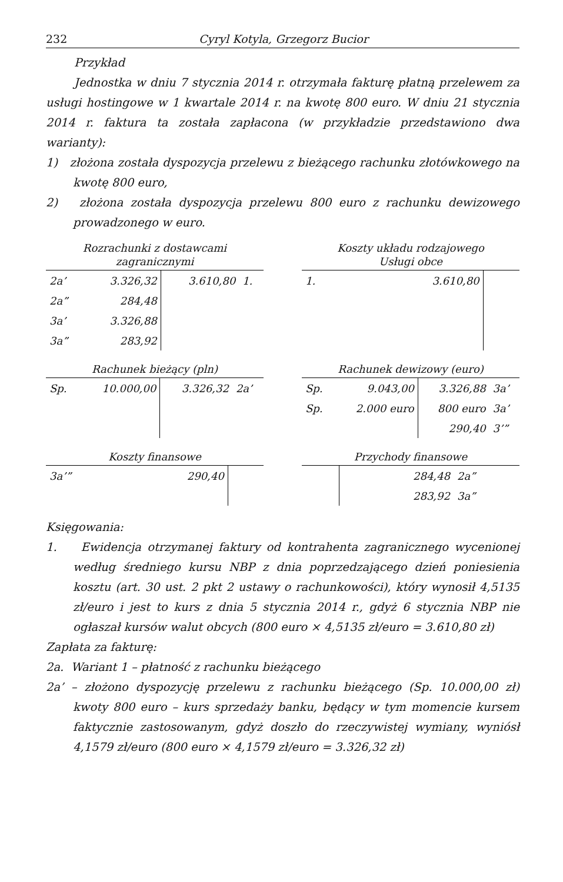232 Cyryl Kotyla, Grzegorz Bucior
Przykład
Jednostka w dniu 7 stycznia 2014 r. otrzymała fakturę płatną przelewem za usługi hostingowe w 1 kwartale 2014 r. na kwotę 800 euro. W dniu 21 stycznia 2014 r. faktura ta została zapłacona (w przykładzie przedstawiono dwa warianty):
1) złożona została dyspozycja przelewu z bieżącego rachunku złotówkowego na kwotę 800 euro,
2) złożona została dyspozycja przelewu 800 euro z rachunku dewizowego prowadzonego w euro.
Rozrachunki z dostawcami
zagranicznymi
| 2a’ | 3.326,32 | 3.610,80 | 1. |
| 2a” | 284,48 | | |
| 3a’ | 3.326,88 | | |
| 3a” | 283,92 | | |
Koszty układu rodzajowego
Usługi obce
| 1. | 3.610,80 | | |
Rachunek bieżący (pln)
| Sp. | 10.000,00 | 3.326,32 | 2a’ |
Rachunek dewizowy (euro)
| Sp. | 9.043,00 | 3.326,88 | 3a’ |
| Sp. | 2.000 euro | 800 euro | 3a’ |
| | | 290,40 | 3’” |
Koszty finansowe
| 3a’” | 290,40 | | |
Przychody finansowe
| | | 284,48 | 2a” |
| | | 283,92 | 3a” |
Księgowania:
1. Ewidencja otrzymanej faktury od kontrahenta zagranicznego wycenionej według średniego kursu NBP z dnia poprzedzającego dzień poniesienia kosztu (art. 30 ust. 2 pkt 2 ustawy o rachunkowości), który wynosił 4,5135 zł/euro i jest to kurs z dnia 5 stycznia 2014 r., gdyż 6 stycznia NBP nie ogłaszał kursów walut obcych (800 euro × 4,5135 zł/euro = 3.610,80 zł)
Zapłata za fakturę:
2a. Wariant 1 – płatność z rachunku bieżącego
2a’ – złożono dyspozycję przelewu z rachunku bieżącego (Sp. 10.000,00 zł) kwoty 800 euro – kurs sprzedaży banku, będący w tym momencie kursem faktycznie zastosowanym, gdyż doszło do rzeczywistej wymiany, wyniósł 4,1579 zł/euro (800 euro × 4,1579 zł/euro = 3.326,32 zł)